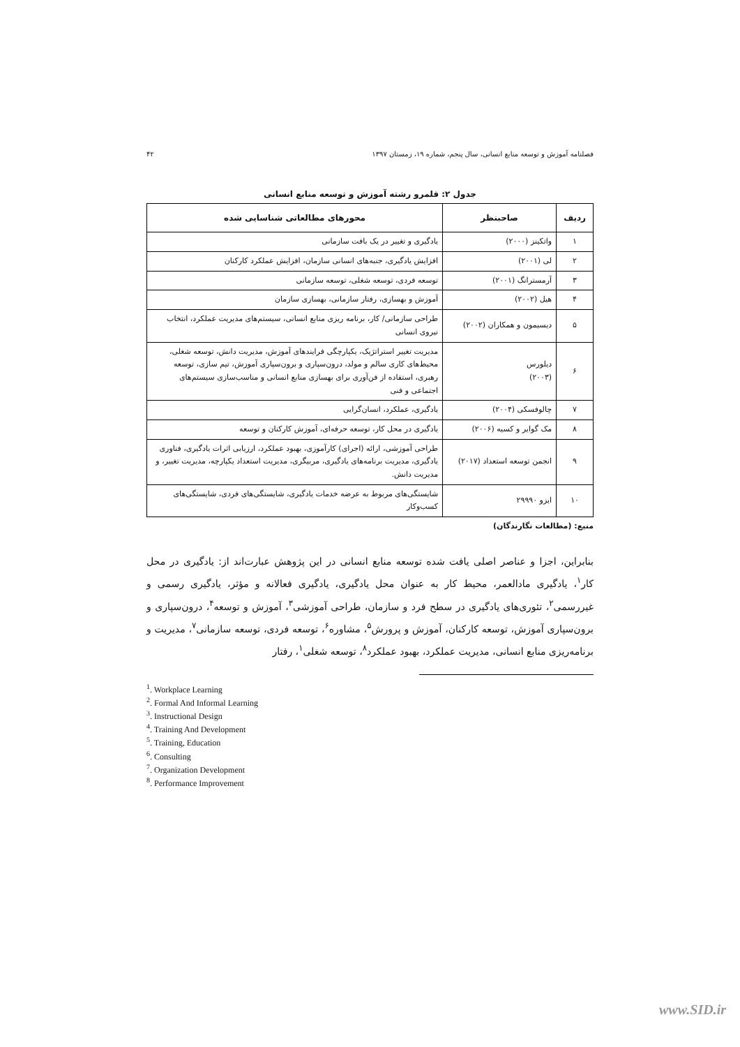فصلنامه آموزش و توسعه منابع انسانی، سال پنجم، شماره ۱۹، زمستان ۱۳۹۷ ۴۲
جدول ۲: قلمرو رشته آموزش و توسعه منابع انسانی
| ردیف | صاحبنظر | محورهای مطالعاتی شناسایی شده |
| --- | --- | --- |
| ۱ | واتکینز (۲۰۰۰) | یادگیری و تغییر در یک بافت سازمانی |
| ۲ | لی (۲۰۰۱) | افزایش یادگیری، جنبه‌های انسانی سازمان، افزایش عملکرد کارکنان |
| ۳ | آرمسترانگ (۲۰۰۱) | توسعه فردی، توسعه شغلی، توسعه سازمانی |
| ۴ | هیل (۲۰۰۲) | آموزش و بهسازی، رفتار سازمانی، بهسازی سازمان |
| ۵ | دیسیمون و همکاران (۲۰۰۲) | طراحی سازمانی/ کار، برنامه ریزی منابع انسانی، سیستم‌های مدیریت عملکرد، انتخاب نیروی انسانی |
| ۶ | دیلورس (۲۰۰۳) | مدیریت تغییر استراتژیک، یکپارچگی فرایندهای آموزش، مدیریت دانش، توسعه شغلی، محیط‌های کاری سالم و مولد، درون‌سپاری و برون‌سپاری آموزش، تیم سازی، توسعه رهبری، استفاده از فن‌آوری برای بهسازی منابع انسانی و مناسب‌سازی سیستم‌های اجتماعی و فنی |
| ۷ | چالوفسکی (۲۰۰۴) | یادگیری، عملکرد، انسان‌گرایی |
| ۸ | مک گوایر و کسیه (۲۰۰۶) | یادگیری در محل کار، توسعه حرفه‌ای، آموزش کارکنان و توسعه |
| ۹ | انجمن توسعه استعداد (۲۰۱۷) | طراحی آموزشی، ارائه (اجرای) کارآموزی، بهبود عملکرد، ارزیابی اثرات یادگیری، فناوری یادگیری، مدیریت برنامه‌های یادگیری، مربیگری، مدیریت استعداد یکپارچه، مدیریت تغییر، و مدیریت دانش. |
| ۱۰ | ایزو ۲۹۹۹۰ | شایستگی‌های مربوط به عرضه خدمات یادگیری، شایستگی‌های فردی، شایستگی‌های کسب‌وکار |
منبع: (مطالعات نگارندگان)
بنابراین، اجزا و عناصر اصلی یافت شده توسعه منابع انسانی در این پژوهش عبارت‌اند از: یادگیری در محل کار<sup>۱</sup>، یادگیری مادالعمر، محیط کار به عنوان محل یادگیری، یادگیری فعالانه و مؤثر، یادگیری رسمی و غیررسمی<sup>۲</sup>، تئوری‌های یادگیری در سطح فرد و سازمان، طراحی آموزشی<sup>۳</sup>، آموزش و توسعه<sup>۴</sup>، درون‌سپاری و برون‌سپاری آموزش، توسعه کارکنان، آموزش و پرورش<sup>۵</sup>، مشاوره<sup>۶</sup>، توسعه فردی، توسعه سازمانی<sup>۷</sup>، مدیریت و برنامه‌ریزی منابع انسانی، مدیریت عملکرد، بهبود عملکرد<sup>۸</sup>، توسعه شغلی<sup>۱</sup>، رفتار
<sup>1</sup>. Workplace Learning
<sup>2</sup>. Formal And Informal Learning
<sup>3</sup>. Instructional Design
<sup>4</sup>. Training And Development
<sup>5</sup>. Training, Education
<sup>6</sup>. Consulting
<sup>7</sup>. Organization Development
<sup>8</sup>. Performance Improvement
www.SID.ir